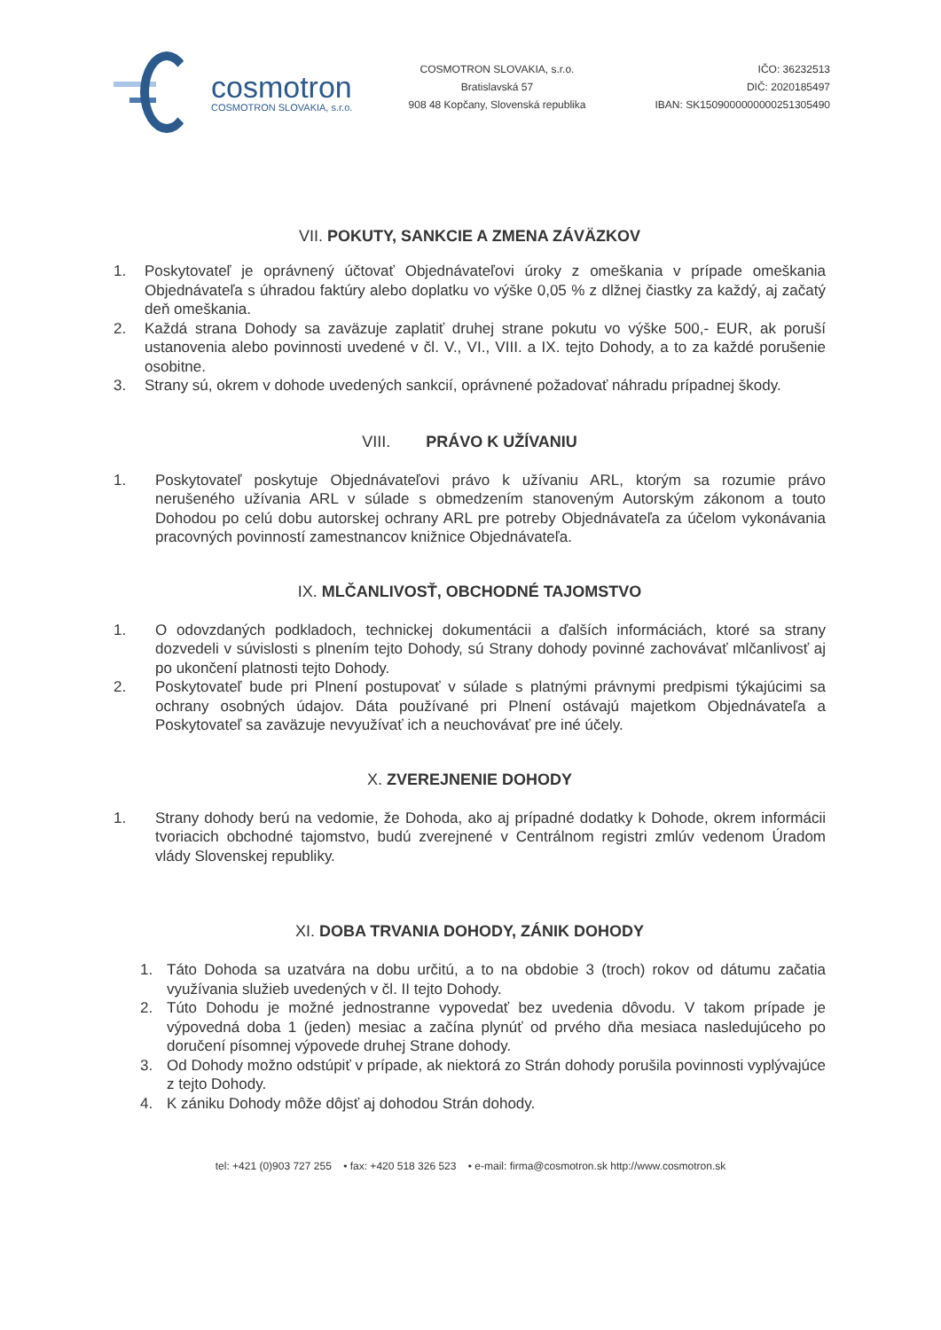cosmotron
COSMOTRON SLOVAKIA, s.r.o.
COSMOTRON SLOVAKIA, s.r.o.
Bratislavská 57
908 48 Kopčany, Slovenská republika
IČO: 36232513
DIČ: 2020185497
IBAN: SK1509000000000251305490
VII. POKUTY, SANKCIE A ZMENA ZÁVÄZKOV
1. Poskytovateľ je oprávnený účtovať Objednávateľovi úroky z omeškania v prípade omeškania Objednávateľa s úhradou faktúry alebo doplatku vo výške 0,05 % z dlžnej čiastky za každý, aj začatý deň omeškania.
2. Každá strana Dohody sa zaväzuje zaplatiť druhej strane pokutu vo výške 500,- EUR, ak poruší ustanovenia alebo povinnosti uvedené v čl. V., VI., VIII. a IX. tejto Dohody, a to za každé porušenie osobitne.
3. Strany sú, okrem v dohode uvedených sankcií, oprávnené požadovať náhradu prípadnej škody.
VIII. PRÁVO K UŽÍVANIU
1. Poskytovateľ poskytuje Objednávateľovi právo k užívaniu ARL, ktorým sa rozumie právo nerušeného užívania ARL v súlade s obmedzením stanoveným Autorským zákonom a touto Dohodou po celú dobu autorskej ochrany ARL pre potreby Objednávateľa za účelom vykonávania pracovných povinností zamestnancov knižnice Objednávateľa.
IX. MLČANLIVOSŤ, OBCHODNÉ TAJOMSTVO
1. O odovzdaných podkladoch, technickej dokumentácii a ďalších informáciách, ktoré sa strany dozvedeli v súvislosti s plnením tejto Dohody, sú Strany dohody povinné zachovávať mlčanlivosť aj po ukončení platnosti tejto Dohody.
2. Poskytovateľ bude pri Plnení postupovať v súlade s platnými právnymi predpismi týkajúcimi sa ochrany osobných údajov. Dáta používané pri Plnení ostávajú majetkom Objednávateľa a Poskytovateľ sa zaväzuje nevyužívať ich a neuchovávať pre iné účely.
X. ZVEREJNENIE DOHODY
1. Strany dohody berú na vedomie, že Dohoda, ako aj prípadné dodatky k Dohode, okrem informácii tvoriacich obchodné tajomstvo, budú zverejnené v Centrálnom registri zmlúv vedenom Úradom vlády Slovenskej republiky.
XI. DOBA TRVANIA DOHODY, ZÁNIK DOHODY
1. Táto Dohoda sa uzatvára na dobu určitú, a to na obdobie 3 (troch) rokov od dátumu začatia využívania služieb uvedených v čl. II tejto Dohody.
2. Túto Dohodu je možné jednostranne vypovedať bez uvedenia dôvodu. V takom prípade je výpovedná doba 1 (jeden) mesiac a začína plynúť od prvého dňa mesiaca nasledujúceho po doručení písomnej výpovede druhej Strane dohody.
3. Od Dohody možno odstúpiť v prípade, ak niektorá zo Strán dohody porušila povinnosti vyplývajúce z tejto Dohody.
4. K zániku Dohody môže dôjsť aj dohodou Strán dohody.
tel: +421 (0)903 727 255 • fax: +420 518 326 523 • e-mail: firma@cosmotron.sk http://www.cosmotron.sk